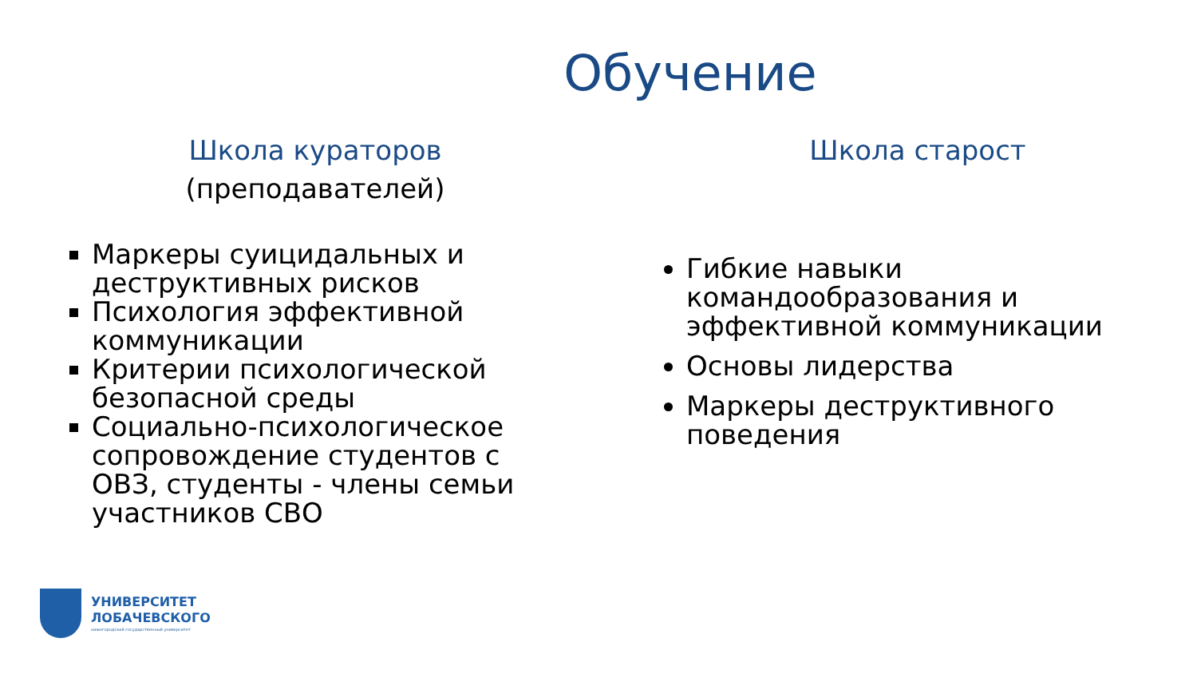Обучение
Школа кураторов
(преподавателей)
Маркеры суицидальных и деструктивных рисков
Психология эффективной коммуникации
Критерии психологической безопасной среды
Социально-психологическое сопровождение студентов с ОВЗ, студенты - члены семьи участников СВО
Школа старост
Гибкие навыки командообразования и эффективной коммуникации
Основы лидерства
Маркеры деструктивного поведения
УНИВЕРСИТЕТ
ЛОБАЧЕВСКОГО
нижегородский государственный университет